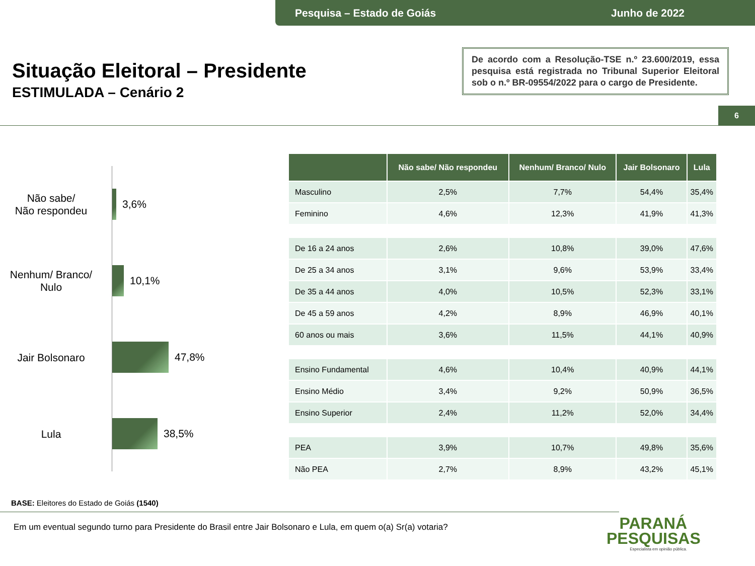Pesquisa – Estado de Goiás Junho de 2022
Situação Eleitoral – Presidente
ESTIMULADA – Cenário 2
De acordo com a Resolução-TSE n.º 23.600/2019, essa pesquisa está registrada no Tribunal Superior Eleitoral sob o n.º BR-09554/2022 para o cargo de Presidente.
6
Não sabe/
Não respondeu
3,6%
Nenhum/ Branco/
Nulo
10,1%
Jair Bolsonaro
47,8%
Lula
38,5%
| | Não sabe/ Não respondeu | Nenhum/ Branco/ Nulo | Jair Bolsonaro | Lula |
| --- | --- | --- | --- | --- |
| Masculino | 2,5% | 7,7% | 54,4% | 35,4% |
| Feminino | 4,6% | 12,3% | 41,9% | 41,3% |
| De 16 a 24 anos | 2,6% | 10,8% | 39,0% | 47,6% |
| De 25 a 34 anos | 3,1% | 9,6% | 53,9% | 33,4% |
| De 35 a 44 anos | 4,0% | 10,5% | 52,3% | 33,1% |
| De 45 a 59 anos | 4,2% | 8,9% | 46,9% | 40,1% |
| 60 anos ou mais | 3,6% | 11,5% | 44,1% | 40,9% |
| Ensino Fundamental | 4,6% | 10,4% | 40,9% | 44,1% |
| Ensino Médio | 3,4% | 9,2% | 50,9% | 36,5% |
| Ensino Superior | 2,4% | 11,2% | 52,0% | 34,4% |
| PEA | 3,9% | 10,7% | 49,8% | 35,6% |
| Não PEA | 2,7% | 8,9% | 43,2% | 45,1% |
BASE: Eleitores do Estado de Goiás (1540)
Em um eventual segundo turno para Presidente do Brasil entre Jair Bolsonaro e Lula, em quem o(a) Sr(a) votaria?
PARANÁ
PESQUISAS
Especialista em opinião pública.